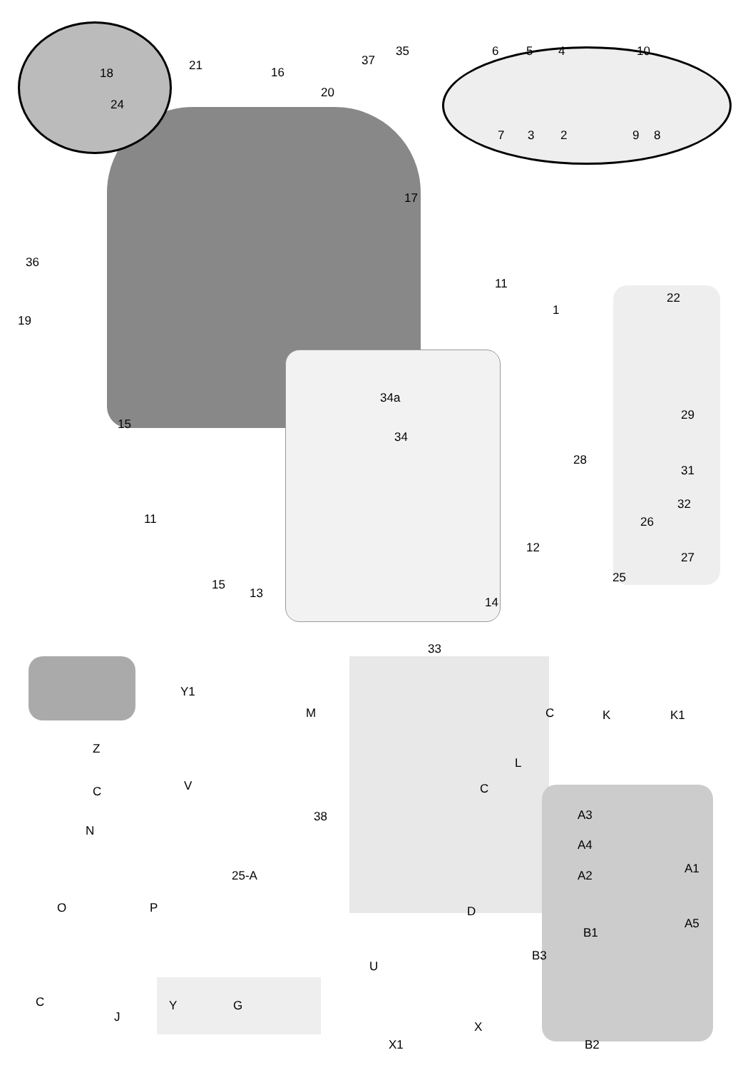18
24
21 16
20
37
35 6 5 4 10
7 3 2 9 8
17
36
11
1
22
19
34a
29
15
34
28
31
32
11 26
12
27
25 15
13
14
33
Y1
M C K K1
Z
L
C V C
38
N
A3
A4
A1 A2 25-A
O P D
A5
B1
B3
U
C
J
Y G
X
X1 B2